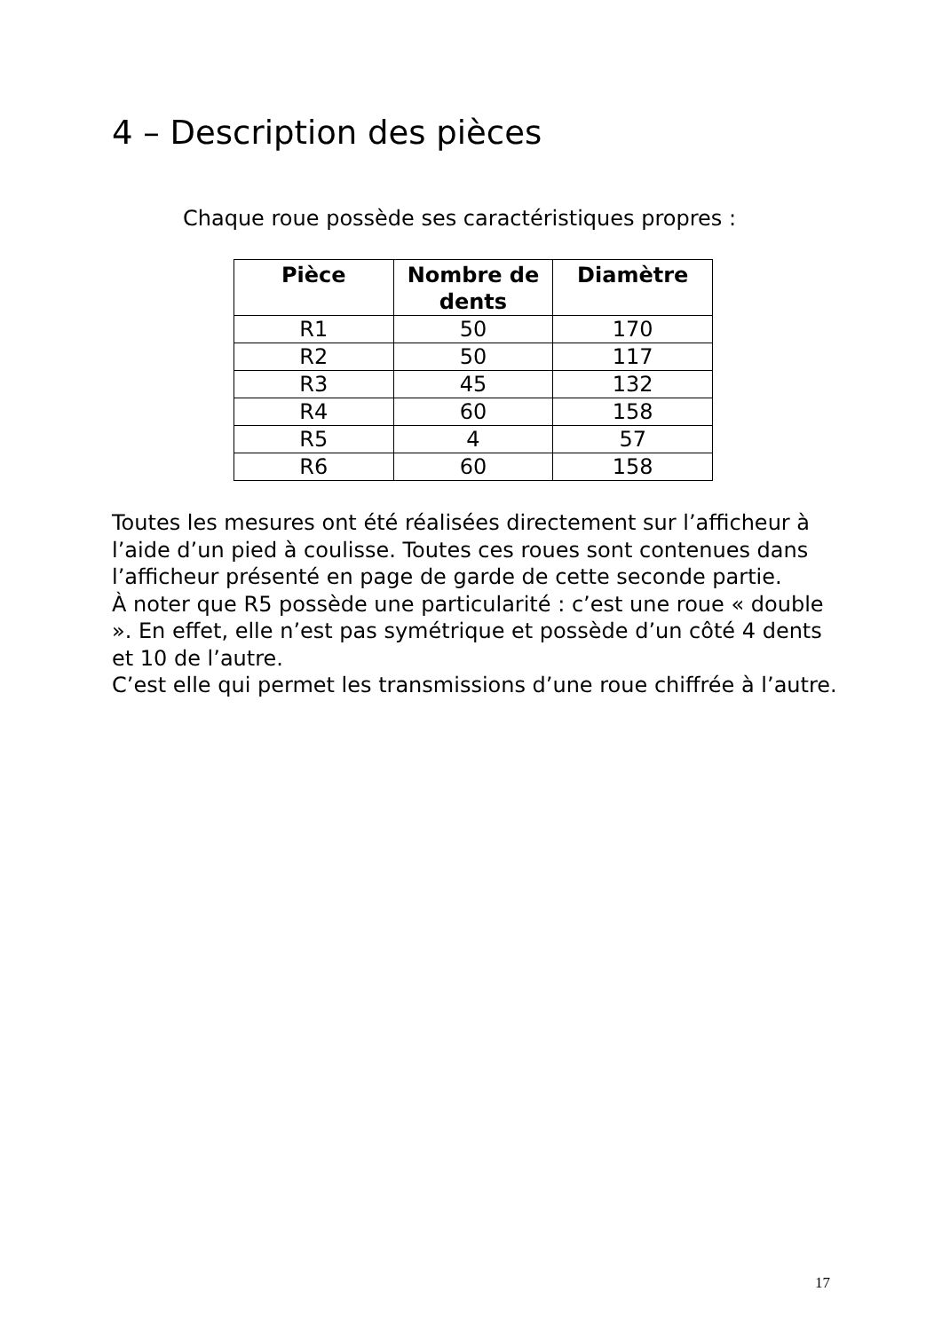4 – Description des pièces
Chaque roue possède ses caractéristiques propres :
| Pièce | Nombre de dents | Diamètre |
| --- | --- | --- |
| R1 | 50 | 170 |
| R2 | 50 | 117 |
| R3 | 45 | 132 |
| R4 | 60 | 158 |
| R5 | 4 | 57 |
| R6 | 60 | 158 |
Toutes les mesures ont été réalisées directement sur l’afficheur à l’aide d’un pied à coulisse. Toutes ces roues sont contenues dans l’afficheur présenté en page de garde de cette seconde partie.
À noter que R5 possède une particularité : c’est une roue « double ». En effet, elle n’est pas symétrique et possède d’un côté 4 dents et 10 de l’autre.
C’est elle qui permet les transmissions d’une roue chiffrée à l’autre.
17